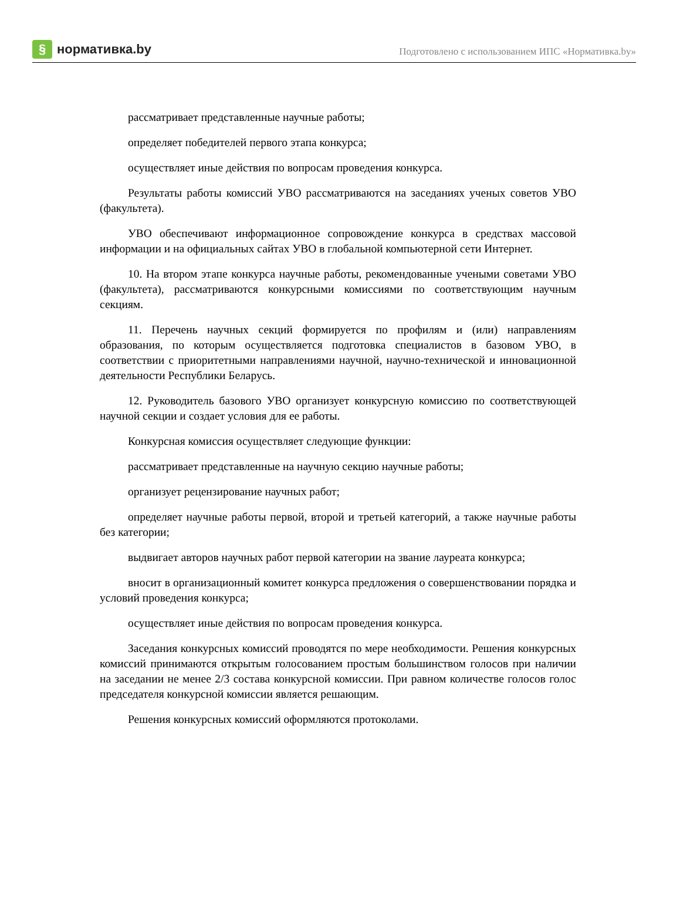§ нормативка.by
Подготовлено с использованием ИПС «Нормативка.by»
рассматривает представленные научные работы;
определяет победителей первого этапа конкурса;
осуществляет иные действия по вопросам проведения конкурса.
Результаты работы комиссий УВО рассматриваются на заседаниях ученых советов УВО (факультета).
УВО обеспечивают информационное сопровождение конкурса в средствах массовой информации и на официальных сайтах УВО в глобальной компьютерной сети Интернет.
10. На втором этапе конкурса научные работы, рекомендованные учеными советами УВО (факультета), рассматриваются конкурсными комиссиями по соответствующим научным секциям.
11. Перечень научных секций формируется по профилям и (или) направлениям образования, по которым осуществляется подготовка специалистов в базовом УВО, в соответствии с приоритетными направлениями научной, научно-технической и инновационной деятельности Республики Беларусь.
12. Руководитель базового УВО организует конкурсную комиссию по соответствующей научной секции и создает условия для ее работы.
Конкурсная комиссия осуществляет следующие функции:
рассматривает представленные на научную секцию научные работы;
организует рецензирование научных работ;
определяет научные работы первой, второй и третьей категорий, а также научные работы без категории;
выдвигает авторов научных работ первой категории на звание лауреата конкурса;
вносит в организационный комитет конкурса предложения о совершенствовании порядка и условий проведения конкурса;
осуществляет иные действия по вопросам проведения конкурса.
Заседания конкурсных комиссий проводятся по мере необходимости. Решения конкурсных комиссий принимаются открытым голосованием простым большинством голосов при наличии на заседании не менее 2/3 состава конкурсной комиссии. При равном количестве голосов голос председателя конкурсной комиссии является решающим.
Решения конкурсных комиссий оформляются протоколами.